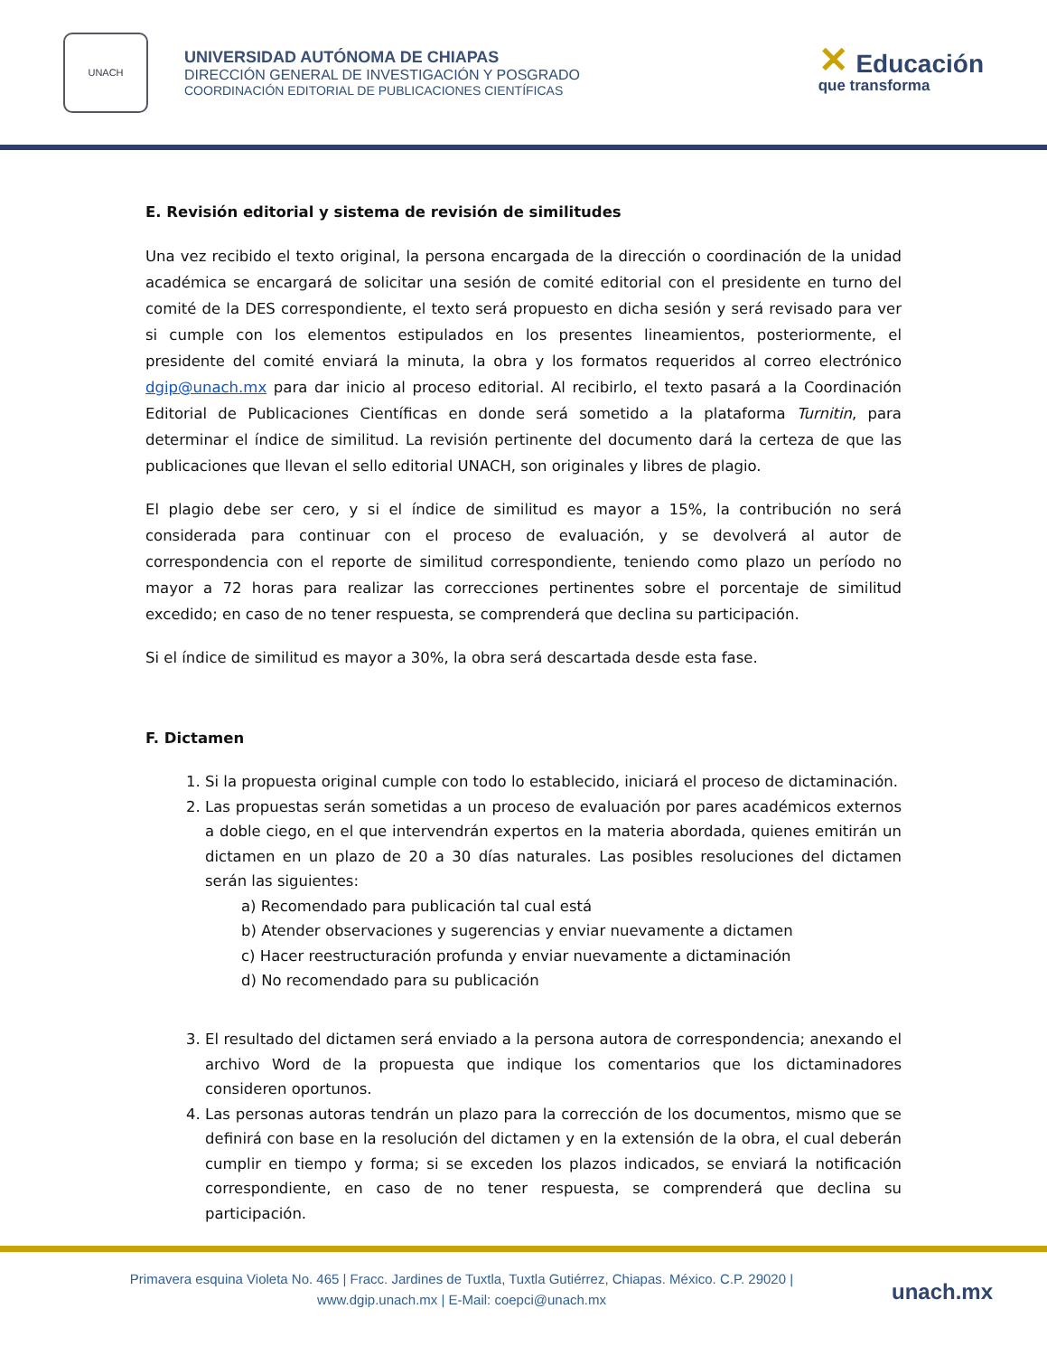UNACH
UNIVERSIDAD AUTÓNOMA DE CHIAPAS
DIRECCIÓN GENERAL DE INVESTIGACIÓN Y POSGRADO
COORDINACIÓN EDITORIAL DE PUBLICACIONES CIENTÍFICAS
✕ Educación
que transforma
E. Revisión editorial y sistema de revisión de similitudes
Una vez recibido el texto original, la persona encargada de la dirección o coordinación de la unidad académica se encargará de solicitar una sesión de comité editorial con el presidente en turno del comité de la DES correspondiente, el texto será propuesto en dicha sesión y será revisado para ver si cumple con los elementos estipulados en los presentes lineamientos, posteriormente, el presidente del comité enviará la minuta, la obra y los formatos requeridos al correo electrónico dgip@unach.mx para dar inicio al proceso editorial. Al recibirlo, el texto pasará a la Coordinación Editorial de Publicaciones Científicas en donde será sometido a la plataforma Turnitin, para determinar el índice de similitud. La revisión pertinente del documento dará la certeza de que las publicaciones que llevan el sello editorial UNACH, son originales y libres de plagio.
El plagio debe ser cero, y si el índice de similitud es mayor a 15%, la contribución no será considerada para continuar con el proceso de evaluación, y se devolverá al autor de correspondencia con el reporte de similitud correspondiente, teniendo como plazo un período no mayor a 72 horas para realizar las correcciones pertinentes sobre el porcentaje de similitud excedido; en caso de no tener respuesta, se comprenderá que declina su participación.
Si el índice de similitud es mayor a 30%, la obra será descartada desde esta fase.
F. Dictamen
1. Si la propuesta original cumple con todo lo establecido, iniciará el proceso de dictaminación.
2. Las propuestas serán sometidas a un proceso de evaluación por pares académicos externos a doble ciego, en el que intervendrán expertos en la materia abordada, quienes emitirán un dictamen en un plazo de 20 a 30 días naturales. Las posibles resoluciones del dictamen serán las siguientes:
a) Recomendado para publicación tal cual está
b) Atender observaciones y sugerencias y enviar nuevamente a dictamen
c) Hacer reestructuración profunda y enviar nuevamente a dictaminación
d) No recomendado para su publicación
3. El resultado del dictamen será enviado a la persona autora de correspondencia; anexando el archivo Word de la propuesta que indique los comentarios que los dictaminadores consideren oportunos.
4. Las personas autoras tendrán un plazo para la corrección de los documentos, mismo que se definirá con base en la resolución del dictamen y en la extensión de la obra, el cual deberán cumplir en tiempo y forma; si se exceden los plazos indicados, se enviará la notificación correspondiente, en caso de no tener respuesta, se comprenderá que declina su participación.
Primavera esquina Violeta No. 465 | Fracc. Jardines de Tuxtla, Tuxtla Gutiérrez, Chiapas. México. C.P. 29020 |
www.dgip.unach.mx | E-Mail: coepci@unach.mx
unach.mx